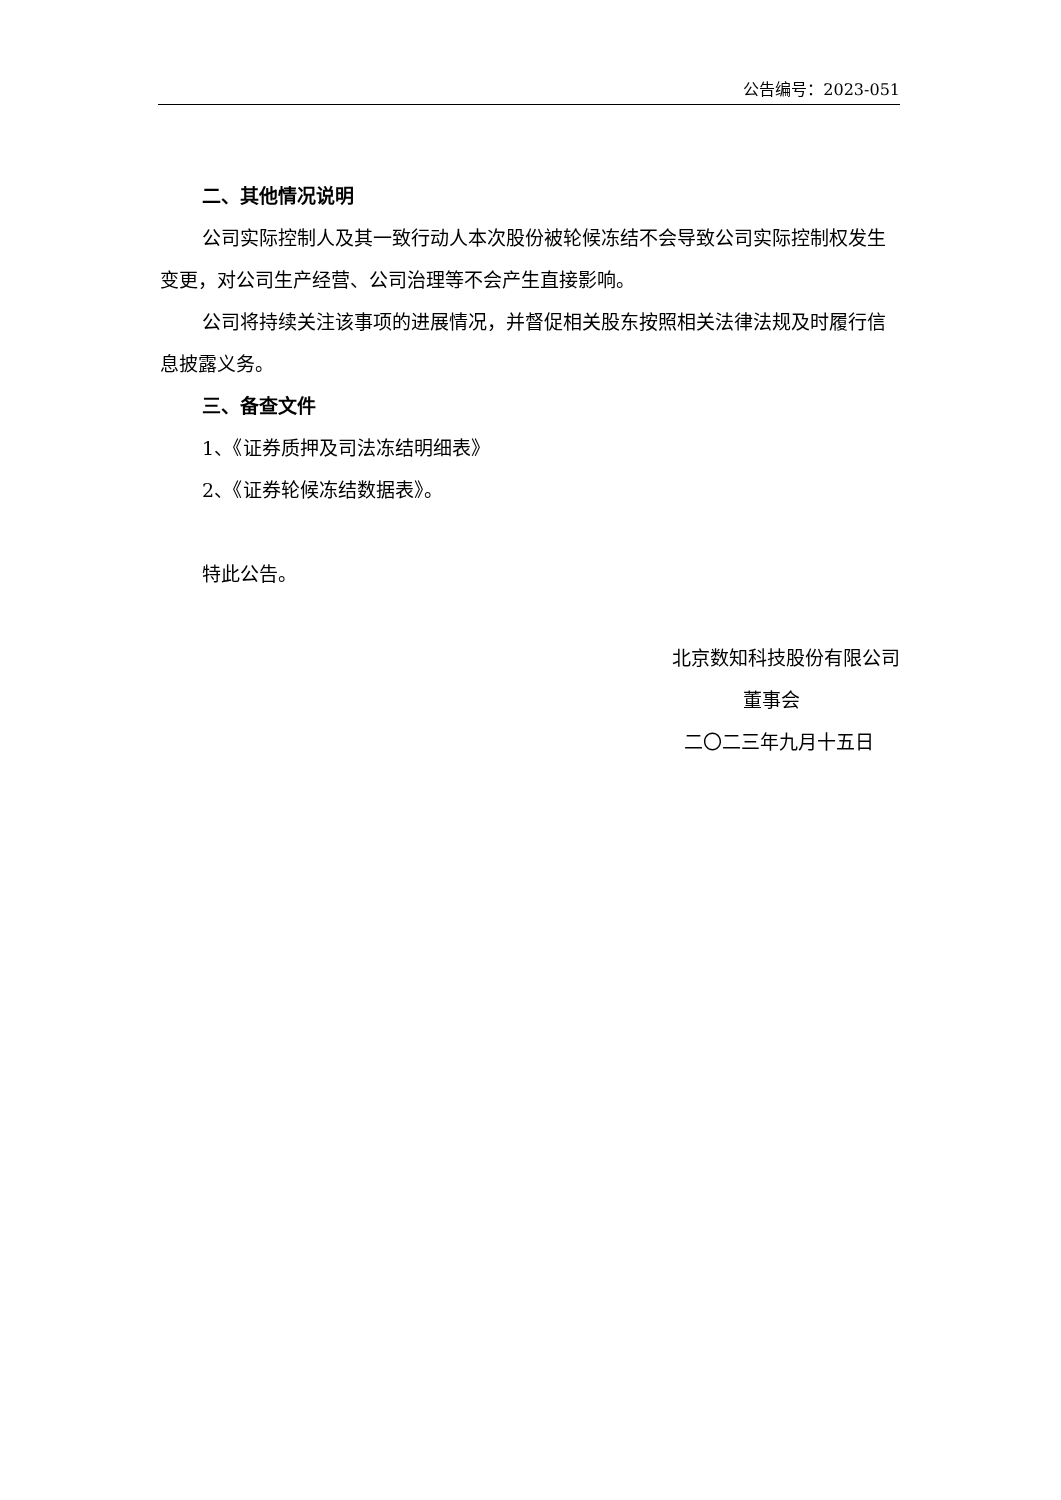公告编号：2023-051
二、其他情况说明
公司实际控制人及其一致行动人本次股份被轮候冻结不会导致公司实际控制权发生变更，对公司生产经营、公司治理等不会产生直接影响。
公司将持续关注该事项的进展情况，并督促相关股东按照相关法律法规及时履行信息披露义务。
三、备查文件
1、《证券质押及司法冻结明细表》
2、《证券轮候冻结数据表》。
特此公告。
北京数知科技股份有限公司
董事会
二〇二三年九月十五日